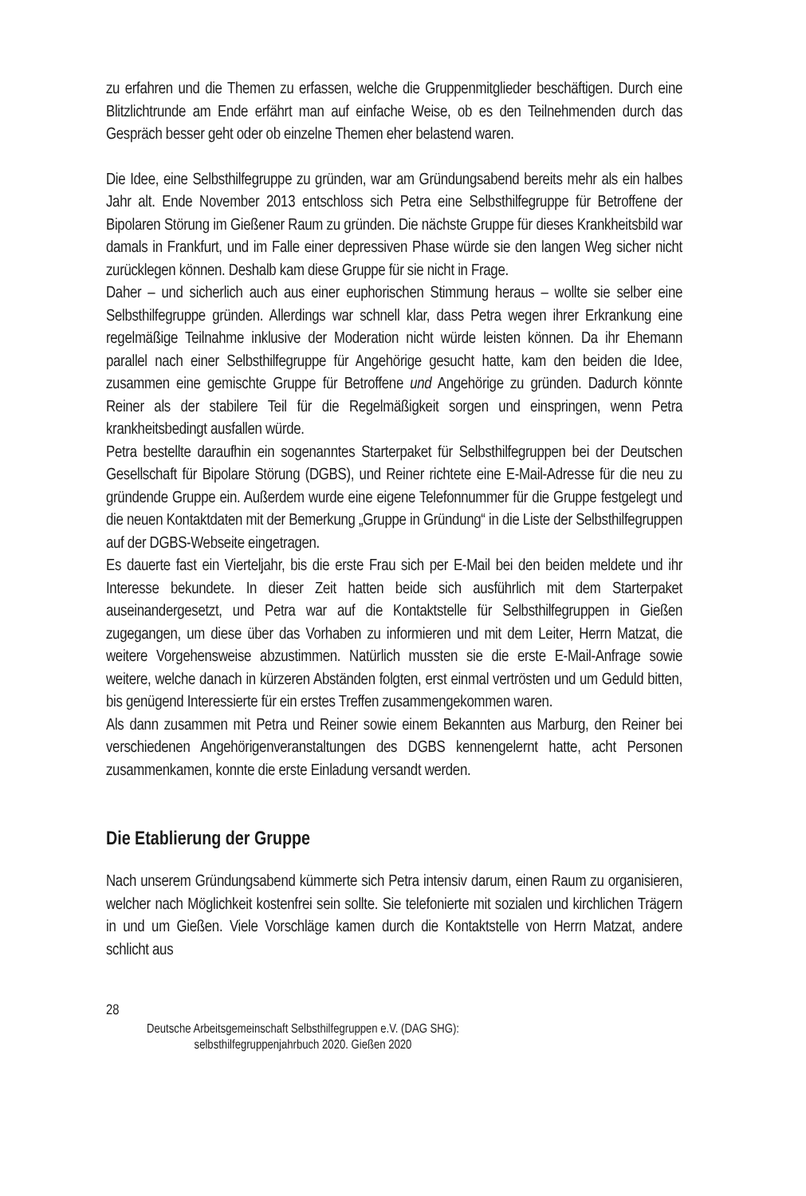zu erfahren und die Themen zu erfassen, welche die Gruppenmitglieder beschäftigen. Durch eine Blitzlichtrunde am Ende erfährt man auf einfache Weise, ob es den Teilnehmenden durch das Gespräch besser geht oder ob einzelne Themen eher belastend waren.
Die Idee, eine Selbsthilfegruppe zu gründen, war am Gründungsabend bereits mehr als ein halbes Jahr alt. Ende November 2013 entschloss sich Petra eine Selbsthilfegruppe für Betroffene der Bipolaren Störung im Gießener Raum zu gründen. Die nächste Gruppe für dieses Krankheitsbild war damals in Frankfurt, und im Falle einer depressiven Phase würde sie den langen Weg sicher nicht zurücklegen können. Deshalb kam diese Gruppe für sie nicht in Frage.
Daher – und sicherlich auch aus einer euphorischen Stimmung heraus – wollte sie selber eine Selbsthilfegruppe gründen. Allerdings war schnell klar, dass Petra wegen ihrer Erkrankung eine regelmäßige Teilnahme inklusive der Moderation nicht würde leisten können. Da ihr Ehemann parallel nach einer Selbsthilfegruppe für Angehörige gesucht hatte, kam den beiden die Idee, zusammen eine gemischte Gruppe für Betroffene und Angehörige zu gründen. Dadurch könnte Reiner als der stabilere Teil für die Regelmäßigkeit sorgen und einspringen, wenn Petra krankheitsbedingt ausfallen würde.
Petra bestellte daraufhin ein sogenanntes Starterpaket für Selbsthilfegruppen bei der Deutschen Gesellschaft für Bipolare Störung (DGBS), und Reiner richtete eine E-Mail-Adresse für die neu zu gründende Gruppe ein. Außerdem wurde eine eigene Telefonnummer für die Gruppe festgelegt und die neuen Kontaktdaten mit der Bemerkung „Gruppe in Gründung“ in die Liste der Selbsthilfegruppen auf der DGBS-Webseite eingetragen.
Es dauerte fast ein Vierteljahr, bis die erste Frau sich per E-Mail bei den beiden meldete und ihr Interesse bekundete. In dieser Zeit hatten beide sich ausführlich mit dem Starterpaket auseinandergesetzt, und Petra war auf die Kontaktstelle für Selbsthilfegruppen in Gießen zugegangen, um diese über das Vorhaben zu informieren und mit dem Leiter, Herrn Matzat, die weitere Vorgehensweise abzustimmen. Natürlich mussten sie die erste E-Mail-Anfrage sowie weitere, welche danach in kürzeren Abständen folgten, erst einmal vertrösten und um Geduld bitten, bis genügend Interessierte für ein erstes Treffen zusammengekommen waren.
Als dann zusammen mit Petra und Reiner sowie einem Bekannten aus Marburg, den Reiner bei verschiedenen Angehörigenveranstaltungen des DGBS kennengelernt hatte, acht Personen zusammenkamen, konnte die erste Einladung versandt werden.
Die Etablierung der Gruppe
Nach unserem Gründungsabend kümmerte sich Petra intensiv darum, einen Raum zu organisieren, welcher nach Möglichkeit kostenfrei sein sollte. Sie telefonierte mit sozialen und kirchlichen Trägern in und um Gießen. Viele Vorschläge kamen durch die Kontaktstelle von Herrn Matzat, andere schlicht aus
28
Deutsche Arbeitsgemeinschaft Selbsthilfegruppen e.V. (DAG SHG):
selbsthilfegruppenjahrbuch 2020. Gießen 2020